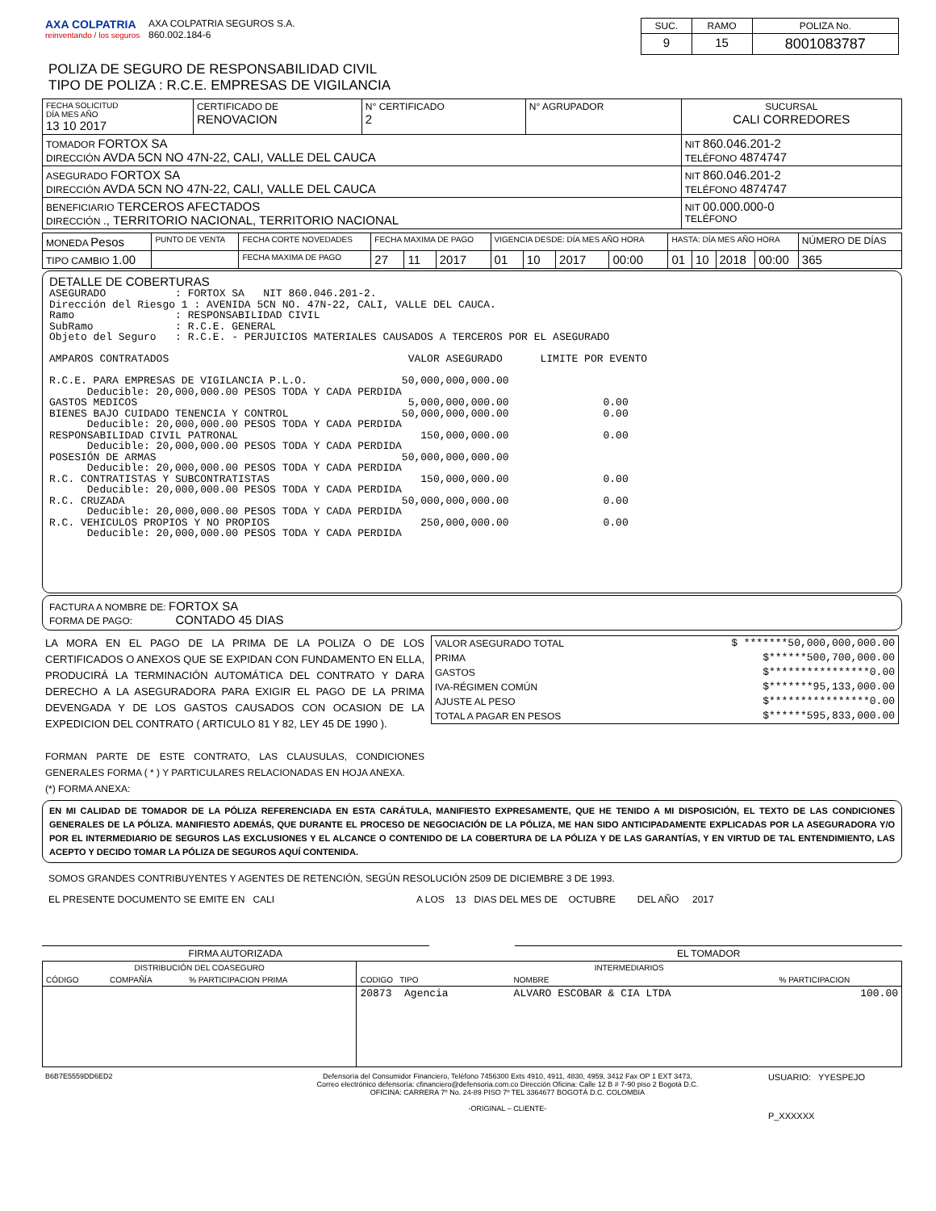| AXA COLPATRIA reinventando / los seguros | AXA COLPATRIA SEGUROS S.A. 860.002.184-6 | / SUC. / RAMO / POLIZA No. / / 9 / 15 / 8001083787 / |
POLIZA DE SEGURO DE RESPONSABILIDAD CIVIL
TIPO DE POLIZA : R.C.E. EMPRESAS DE VIGILANCIA
| FECHA SOLICITUD DÍA MES AÑO 13 10 2017 | CERTIFICADO DE RENOVACION | N° CERTIFICADO 2 | N° AGRUPADOR | SUCURSAL CALI CORREDORES |
| TOMADOR FORTOX SA DIRECCIÓN AVDA 5CN NO 47N-22, CALI, VALLE DEL CAUCA | | | | NIT 860.046.201-2 TELÉFONO 4874747 |
| ASEGURADO FORTOX SA DIRECCIÓN AVDA 5CN NO 47N-22, CALI, VALLE DEL CAUCA | | | | NIT 860.046.201-2 TELÉFONO 4874747 |
| BENEFICIARIO TERCEROS AFECTADOS DIRECCIÓN ., TERRITORIO NACIONAL, TERRITORIO NACIONAL | | | | NIT 00.000.000-0 TELÉFONO |
| MONEDA Pesos | PUNTO DE VENTA | FECHA CORTE NOVEDADES | FECHA MAXIMA DE PAGO | | | VIGENCIA DESDE: DÍA MES AÑO HORA | | | | HASTA: DÍA MES AÑO HORA | | | | NÚMERO DE DÍAS |
| TIPO CAMBIO 1.00 | | FECHA MAXIMA DE PAGO | 27 | 11 | 2017 | 01 | 10 | 2017 | 00:00 | 01 | 10 | 2018 | 00:00 | 365 |
DETALLE DE COBERTURAS
ASEGURADO : FORTOX SA NIT 860.046.201-2. Dirección del Riesgo 1 : AVENIDA 5CN NO. 47N-22, CALI, VALLE DEL CAUCA. Ramo : RESPONSABILIDAD CIVIL SubRamo : R.C.E. GENERAL Objeto del Seguro : R.C.E. - PERJUICIOS MATERIALES CAUSADOS A TERCEROS POR EL ASEGURADO AMPAROS CONTRATADOS VALOR ASEGURADO LIMITE POR EVENTO R.C.E. PARA EMPRESAS DE VIGILANCIA P.L.O. 50,000,000,000.00 Deducible: 20,000,000.00 PESOS TODA Y CADA PERDIDA GASTOS MEDICOS 5,000,000,000.00 0.00 BIENES BAJO CUIDADO TENENCIA Y CONTROL 50,000,000,000.00 0.00 Deducible: 20,000,000.00 PESOS TODA Y CADA PERDIDA RESPONSABILIDAD CIVIL PATRONAL 150,000,000.00 0.00 Deducible: 20,000,000.00 PESOS TODA Y CADA PERDIDA POSESIÓN DE ARMAS 50,000,000,000.00 Deducible: 20,000,000.00 PESOS TODA Y CADA PERDIDA R.C. CONTRATISTAS Y SUBCONTRATISTAS 150,000,000.00 0.00 Deducible: 20,000,000.00 PESOS TODA Y CADA PERDIDA R.C. CRUZADA 50,000,000,000.00 0.00 Deducible: 20,000,000.00 PESOS TODA Y CADA PERDIDA R.C. VEHICULOS PROPIOS Y NO PROPIOS 250,000,000.00 0.00 Deducible: 20,000,000.00 PESOS TODA Y CADA PERDIDA
FACTURA A NOMBRE DE: FORTOX SA
FORMA DE PAGO: CONTADO 45 DIAS
| LA MORA EN EL PAGO DE LA PRIMA DE LA POLIZA O DE LOS CERTIFICADOS O ANEXOS QUE SE EXPIDAN CON FUNDAMENTO EN ELLA, PRODUCIRÁ LA TERMINACIÓN AUTOMÁTICA DEL CONTRATO Y DARA DERECHO A LA ASEGURADORA PARA EXIGIR EL PAGO DE LA PRIMA DEVENGADA Y DE LOS GASTOS CAUSADOS CON OCASION DE LA EXPEDICION DEL CONTRATO ( ARTICULO 81 Y 82, LEY 45 DE 1990 ). FORMAN PARTE DE ESTE CONTRATO, LAS CLAUSULAS, CONDICIONES GENERALES FORMA ( * ) Y PARTICULARES RELACIONADAS EN HOJA ANEXA. (*) FORMA ANEXA: | / VALOR ASEGURADO TOTAL / $ *******50,000,000,000.00 / / PRIMA / $******500,700,000.00 / / GASTOS / $****************0.00 / / IVA-RÉGIMEN COMÚN / $*******95,133,000.00 / / AJUSTE AL PESO / $****************0.00 / / TOTAL A PAGAR EN PESOS / $******595,833,000.00 / |
EN MI CALIDAD DE TOMADOR DE LA PÓLIZA REFERENCIADA EN ESTA CARÁTULA, MANIFIESTO EXPRESAMENTE, QUE HE TENIDO A MI DISPOSICIÓN, EL TEXTO DE LAS CONDICIONES GENERALES DE LA PÓLIZA. MANIFIESTO ADEMÁS, QUE DURANTE EL PROCESO DE NEGOCIACIÓN DE LA PÓLIZA, ME HAN SIDO ANTICIPADAMENTE EXPLICADAS POR LA ASEGURADORA Y/O POR EL INTERMEDIARIO DE SEGUROS LAS EXCLUSIONES Y EL ALCANCE O CONTENIDO DE LA COBERTURA DE LA PÓLIZA Y DE LAS GARANTÍAS, Y EN VIRTUD DE TAL ENTENDIMIENTO, LAS ACEPTO Y DECIDO TOMAR LA PÓLIZA DE SEGUROS AQUÍ CONTENIDA.
SOMOS GRANDES CONTRIBUYENTES Y AGENTES DE RETENCIÓN, SEGÚN RESOLUCIÓN 2509 DE DICIEMBRE 3 DE 1993.
EL PRESENTE DOCUMENTO SE EMITE EN CALI A LOS 13 DIAS DEL MES DE OCTUBRE DEL AÑO 2017
| FIRMA AUTORIZADA | | EL TOMADOR |
| DISTRIBUCIÓN DEL COASEGURO | | | INTERMEDIARIOS | | | |
| CÓDIGO | COMPAÑÍA | % PARTICIPACION PRIMA | CODIGO TIPO | NOMBRE | | % PARTICIPACION |
| | | | 20873 Agencia | ALVARO ESCOBAR & CIA LTDA | | 100.00 |
| B6B7E5559DD6ED2 | Defensoría del Consumidor Financiero, Teléfono 7456300 Exts 4910, 4911, 4830, 4959, 3412 Fax OP 1 EXT 3473, Correo electrónico defensoría: cfinanciero@defensoria.com.co Dirección Oficina: Calle 12 B # 7-90 piso 2 Bogotá D.C. OFICINA: CARRERA 7º No. 24-89 PISO 7º TEL 3364677 BOGOTÁ D.C. COLOMBIA -ORIGINAL – CLIENTE- | USUARIO: YYESPEJO P_XXXXXX |